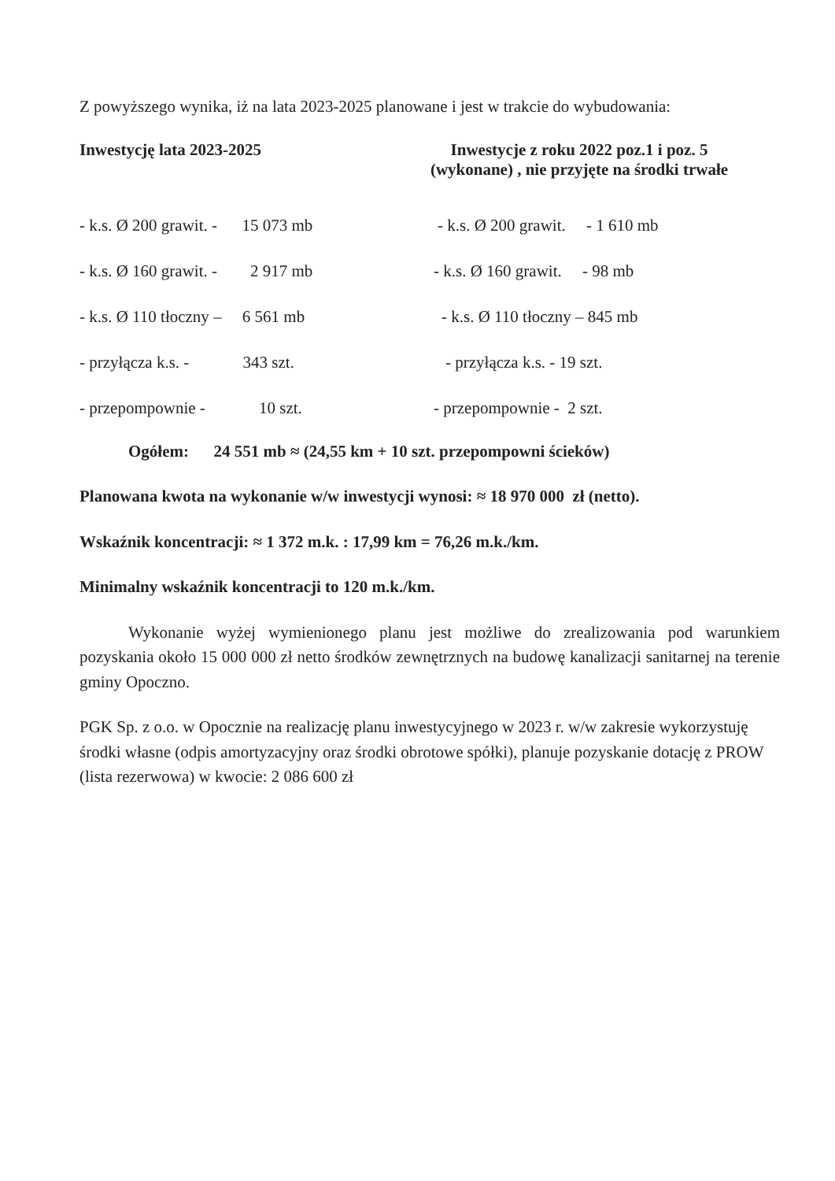Z powyższego wynika, iż na lata 2023-2025 planowane i jest w trakcie do wybudowania:
| Inwestycję lata 2023-2025 | Inwestycje z roku 2022 poz.1 i poz. 5 (wykonane) , nie przyjęte na środki trwałe |
| --- | --- |
| - k.s. Ø 200 grawit. - 15 073 mb | - k.s. Ø 200 grawit. - 1 610 mb |
| - k.s. Ø 160 grawit. - 2 917 mb | - k.s. Ø 160 grawit. - 98 mb |
| - k.s. Ø 110 tłoczny – 6 561 mb | - k.s. Ø 110 tłoczny – 845 mb |
| - przyłącza k.s. - 343 szt. | - przyłącza k.s. - 19 szt. |
| - przepompownie - 10 szt. | - przepompownie - 2 szt. |
Ogółem: 24 551 mb ≈ (24,55 km + 10 szt. przepompowni ścieków)
Planowana kwota na wykonanie w/w inwestycji wynosi: ≈ 18 970 000 zł (netto).
Wskaźnik koncentracji: ≈ 1 372 m.k. : 17,99 km = 76,26 m.k./km.
Minimalny wskaźnik koncentracji to 120 m.k./km.
Wykonanie wyżej wymienionego planu jest możliwe do zrealizowania pod warunkiem pozyskania około 15 000 000 zł netto środków zewnętrznych na budowę kanalizacji sanitarnej na terenie gminy Opoczno.
PGK Sp. z o.o. w Opocznie na realizację planu inwestycyjnego w 2023 r. w/w zakresie wykorzystuję środki własne (odpis amortyzacyjny oraz środki obrotowe spółki), planuje pozyskanie dotację z PROW (lista rezerwowa) w kwocie: 2 086 600 zł